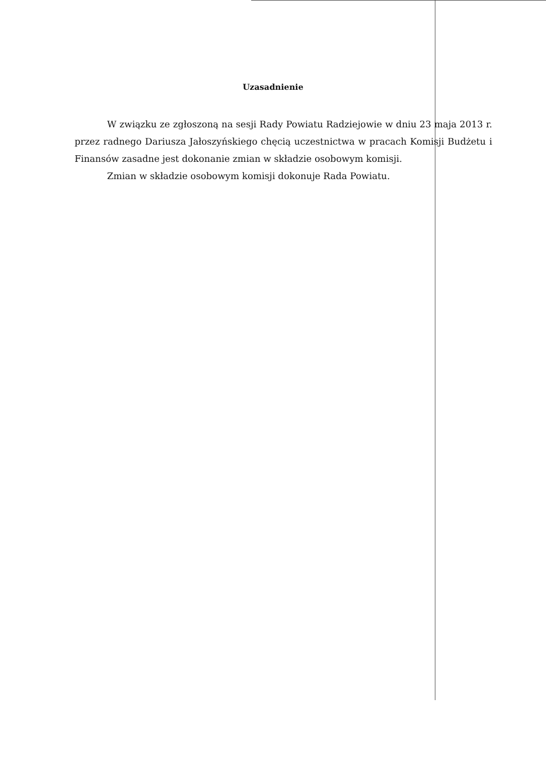Uzasadnienie
W związku ze zgłoszoną na sesji Rady Powiatu Radziejowie w dniu 23 maja 2013 r. przez radnego Dariusza Jałoszyńskiego chęcią uczestnictwa w pracach Komisji Budżetu i Finansów zasadne jest dokonanie zmian w składzie osobowym komisji.
Zmian w składzie osobowym komisji dokonuje Rada Powiatu.